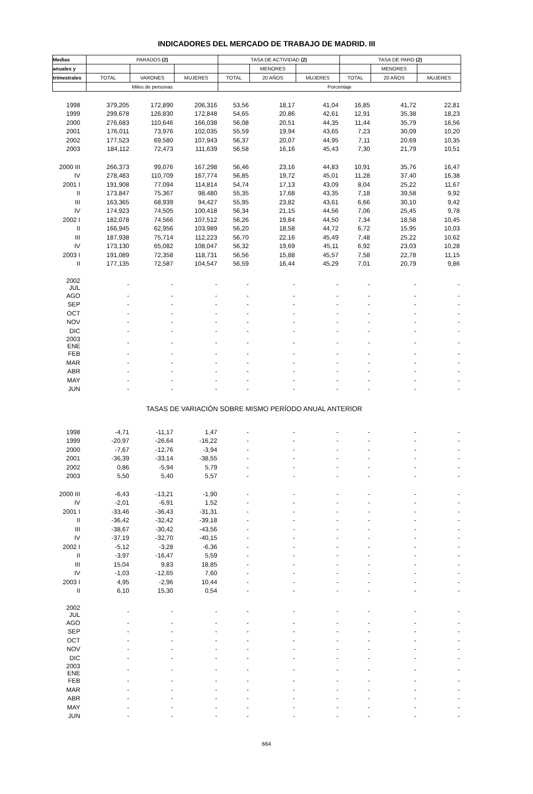INDICADORES DEL MERCADO DE TRABAJO DE MADRID. III
| Medias | PARADOS (2) | | | TASA DE ACTIVIDAD (2) | | | TASA DE PARO (2) | | |
| --- | --- | --- | --- | --- | --- | --- | --- | --- | --- |
| anuales y | | | | | MENORES | | | MENORES | |
| trimestrales | TOTAL | VARONES | MUJERES | TOTAL | 20 AÑOS | MUJERES | TOTAL | 20 AÑOS | MUJERES |
| | Miles de personas | | | Porcentaje | | | | | |
| 1998 | 379,205 | 172,890 | 206,316 | 53,56 | 18,17 | 41,04 | 16,85 | 41,72 | 22,81 |
| 1999 | 299,678 | 126,830 | 172,848 | 54,65 | 20,86 | 42,61 | 12,91 | 35,38 | 18,23 |
| 2000 | 276,683 | 110,646 | 166,038 | 56,08 | 20,51 | 44,35 | 11,44 | 35,79 | 16,56 |
| 2001 | 176,011 | 73,976 | 102,035 | 55,59 | 19,94 | 43,65 | 7,23 | 30,09 | 10,20 |
| 2002 | 177,523 | 69,580 | 107,943 | 56,37 | 20,07 | 44,95 | 7,11 | 20,69 | 10,35 |
| 2003 | 184,112 | 72,473 | 111,639 | 56,58 | 16,16 | 45,43 | 7,30 | 21,79 | 10,51 |
| 2000 III | 266,373 | 99,076 | 167,298 | 56,46 | 23,16 | 44,83 | 10,91 | 35,76 | 16,47 |
| IV | 278,483 | 110,709 | 167,774 | 56,85 | 19,72 | 45,01 | 11,28 | 37,40 | 16,38 |
| 2001 I | 191,908 | 77,094 | 114,814 | 54,74 | 17,13 | 43,09 | 8,04 | 25,22 | 11,67 |
| II | 173,847 | 75,367 | 98,480 | 55,35 | 17,68 | 43,35 | 7,18 | 39,58 | 9,92 |
| III | 163,365 | 68,939 | 94,427 | 55,95 | 23,82 | 43,61 | 6,66 | 30,10 | 9,42 |
| IV | 174,923 | 74,505 | 100,418 | 56,34 | 21,15 | 44,56 | 7,06 | 25,45 | 9,78 |
| 2002 I | 182,078 | 74,566 | 107,512 | 56,26 | 19,84 | 44,50 | 7,34 | 18,58 | 10,45 |
| II | 166,945 | 62,956 | 103,989 | 56,20 | 18,58 | 44,72 | 6,72 | 15,95 | 10,03 |
| III | 187,938 | 75,714 | 112,223 | 56,70 | 22,16 | 45,49 | 7,48 | 25,22 | 10,62 |
| IV | 173,130 | 65,082 | 108,047 | 56,32 | 19,69 | 45,11 | 6,92 | 23,03 | 10,28 |
| 2003 I | 191,089 | 72,358 | 118,731 | 56,56 | 15,88 | 45,57 | 7,58 | 22,78 | 11,15 |
| II | 177,135 | 72,587 | 104,547 | 56,59 | 16,44 | 45,29 | 7,01 | 20,79 | 9,86 |
| 2002 JUL | - | - | - | - | - | - | - | - | - |
| AGO | - | - | - | - | - | - | - | - | - |
| SEP | - | - | - | - | - | - | - | - | - |
| OCT | - | - | - | - | - | - | - | - | - |
| NOV | - | - | - | - | - | - | - | - | - |
| DIC | - | - | - | - | - | - | - | - | - |
| 2003 ENE | - | - | - | - | - | - | - | - | - |
| FEB | - | - | - | - | - | - | - | - | - |
| MAR | - | - | - | - | - | - | - | - | - |
| ABR | - | - | - | - | - | - | - | - | - |
| MAY | - | - | - | - | - | - | - | - | - |
| JUN | - | - | - | - | - | - | - | - | - |
| TASAS DE VARIACIÓN SOBRE MISMO PERÍODO ANUAL ANTERIOR | | | | | | | | | |
| 1998 | -4,71 | -11,17 | 1,47 | - | - | - | - | - | - |
| 1999 | -20,97 | -26,64 | -16,22 | - | - | - | - | - | - |
| 2000 | -7,67 | -12,76 | -3,94 | - | - | - | - | - | - |
| 2001 | -36,39 | -33,14 | -38,55 | - | - | - | - | - | - |
| 2002 | 0,86 | -5,94 | 5,79 | - | - | - | - | - | - |
| 2003 | 5,50 | 5,40 | 5,57 | - | - | - | - | - | - |
| 2000 III | -6,43 | -13,21 | -1,90 | - | - | - | - | - | - |
| IV | -2,01 | -6,91 | 1,52 | - | - | - | - | - | - |
| 2001 I | -33,46 | -36,43 | -31,31 | - | - | - | - | - | - |
| II | -36,42 | -32,42 | -39,18 | - | - | - | - | - | - |
| III | -38,67 | -30,42 | -43,56 | - | - | - | - | - | - |
| IV | -37,19 | -32,70 | -40,15 | - | - | - | - | - | - |
| 2002 I | -5,12 | -3,28 | -6,36 | - | - | - | - | - | - |
| II | -3,97 | -16,47 | 5,59 | - | - | - | - | - | - |
| III | 15,04 | 9,83 | 18,85 | - | - | - | - | - | - |
| IV | -1,03 | -12,65 | 7,60 | - | - | - | - | - | - |
| 2003 I | 4,95 | -2,96 | 10,44 | - | - | - | - | - | - |
| II | 6,10 | 15,30 | 0,54 | - | - | - | - | - | - |
| 2002 JUL | - | - | - | - | - | - | - | - | - |
| AGO | - | - | - | - | - | - | - | - | - |
| SEP | - | - | - | - | - | - | - | - | - |
| OCT | - | - | - | - | - | - | - | - | - |
| NOV | - | - | - | - | - | - | - | - | - |
| DIC | - | - | - | - | - | - | - | - | - |
| 2003 ENE | - | - | - | - | - | - | - | - | - |
| FEB | - | - | - | - | - | - | - | - | - |
| MAR | - | - | - | - | - | - | - | - | - |
| ABR | - | - | - | - | - | - | - | - | - |
| MAY | - | - | - | - | - | - | - | - | - |
| JUN | - | - | - | - | - | - | - | - | - |
664